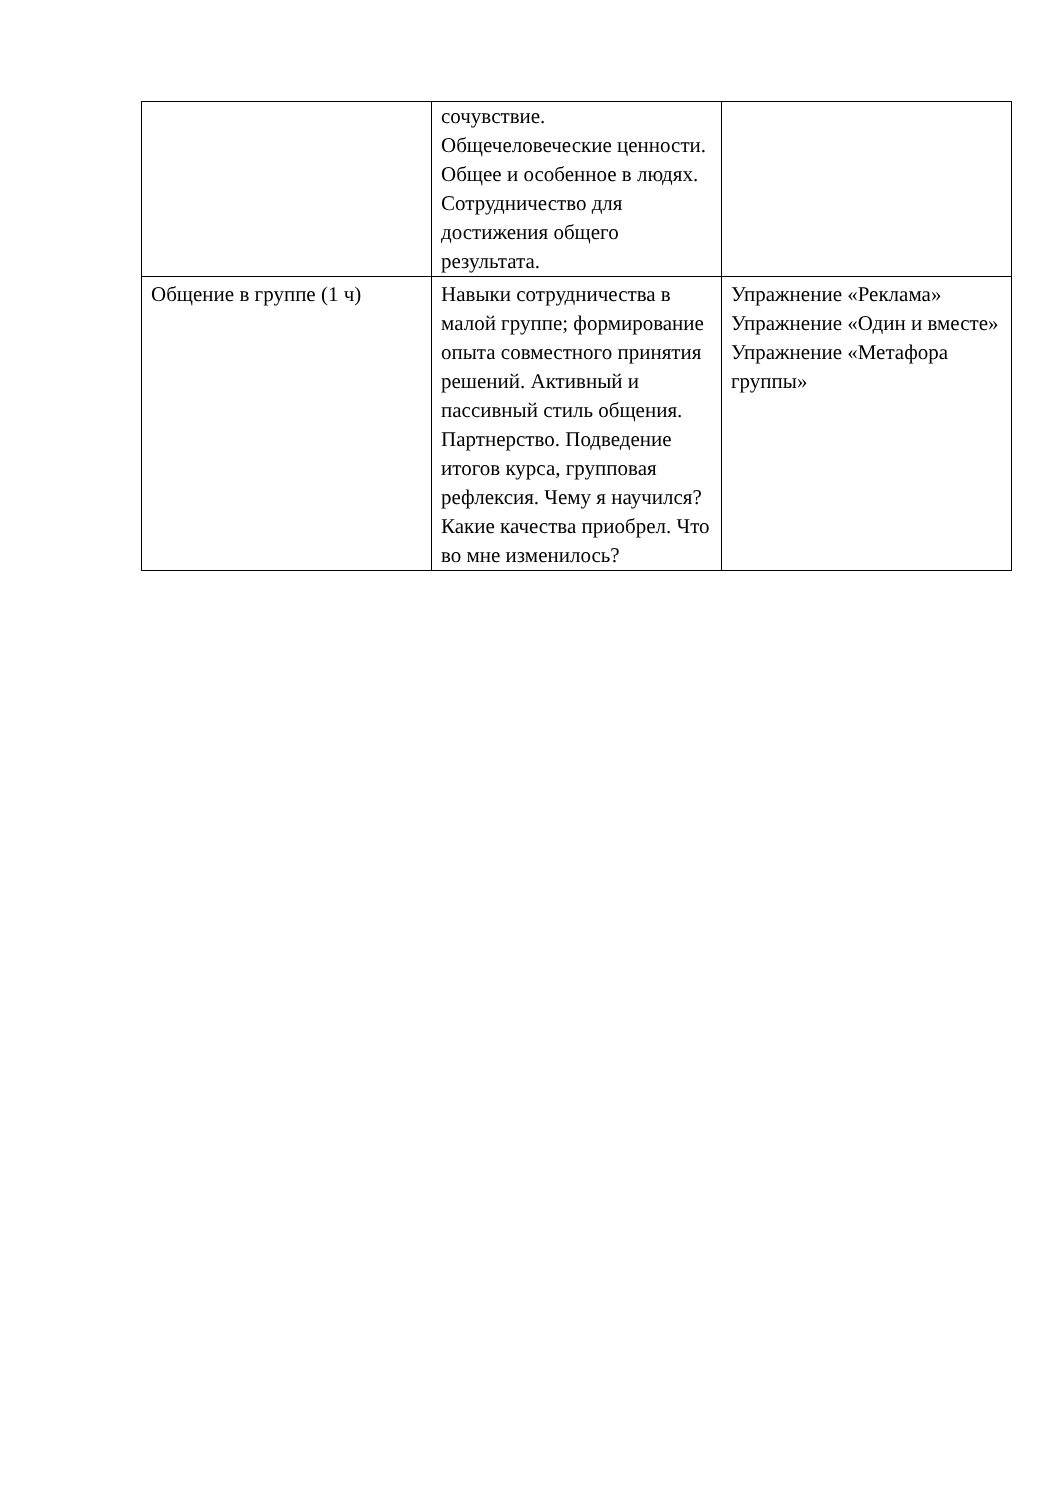| | сочувствие. Общечеловеческие ценности. Общее и особенное в людях. Сотрудничество для достижения общего результата. | |
| Общение в группе (1 ч) | Навыки сотрудничества в малой группе; формирование опыта совместного принятия решений. Активный и пассивный стиль общения. Партнерство. Подведение итогов курса, групповая рефлексия. Чему я научился? Какие качества приобрел. Что во мне изменилось? | Упражнение «Реклама» Упражнение «Один и вместе» Упражнение «Метафора группы» |